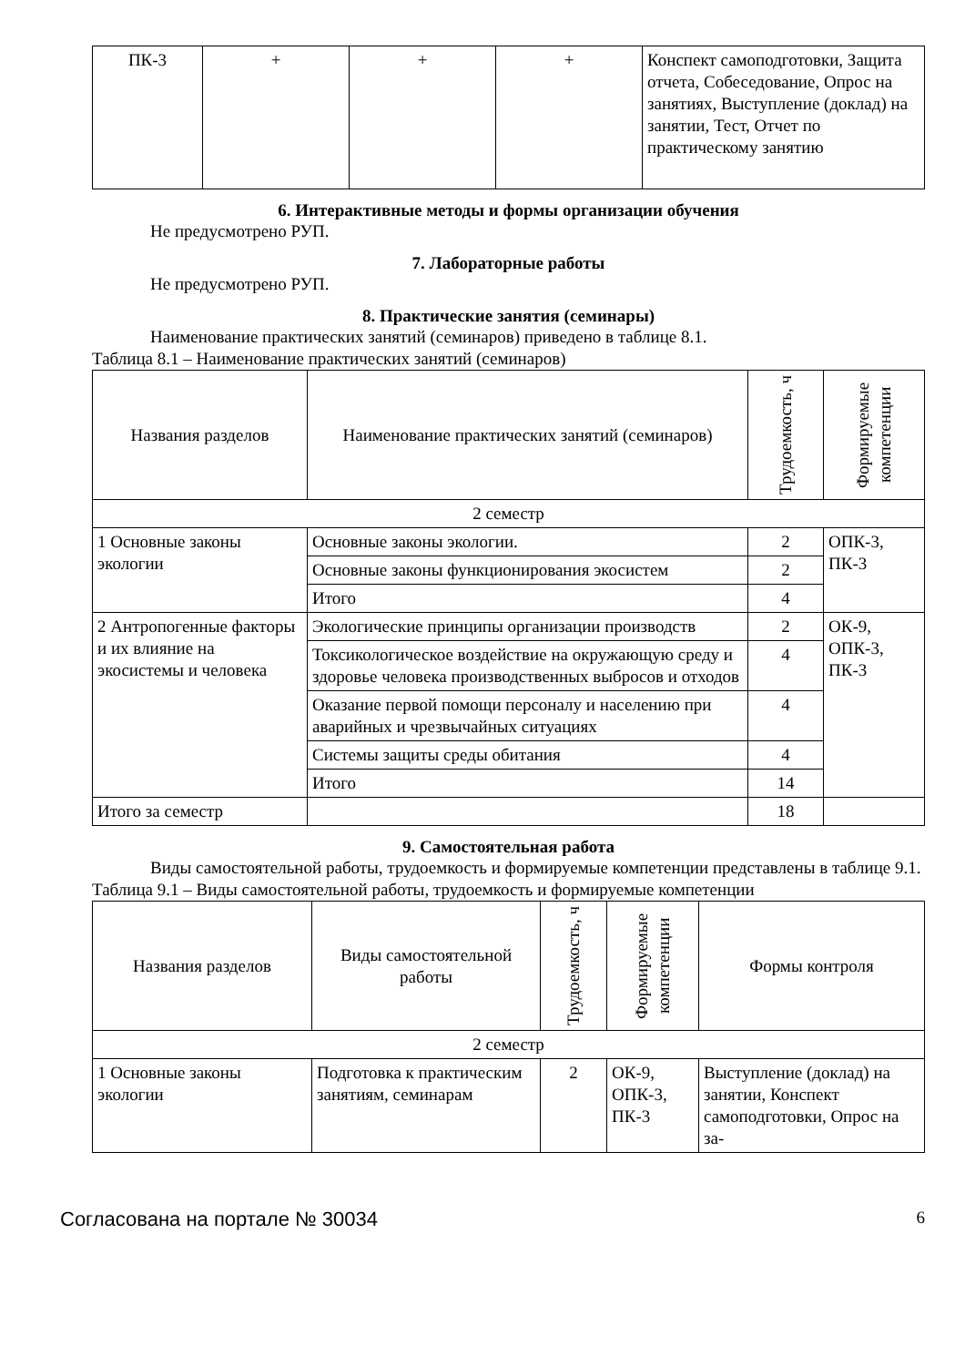| ПК-3 | + | + | + | Конспект самоподготовки, Защита отчета, Собеседование, Опрос на занятиях, Выступление (доклад) на занятии, Тест, Отчет по практическому занятию |
6. Интерактивные методы и формы организации обучения
Не предусмотрено РУП.
7. Лабораторные работы
Не предусмотрено РУП.
8. Практические занятия (семинары)
Наименование практических занятий (семинаров) приведено в таблице 8.1.
Таблица 8.1 – Наименование практических занятий (семинаров)
| Названия разделов | Наименование практических занятий (семинаров) | Трудоемкость, ч | Формируемые компетенции |
| --- | --- | --- | --- |
| 2 семестр | | | |
| 1 Основные законы экологии | Основные законы экологии. | 2 | ОПК-3, ПК-3 |
| | Основные законы функционирования экосистем | 2 | |
| | Итого | 4 | |
| 2 Антропогенные факторы и их влияние на экосистемы и человека | Экологические принципы организации производств | 2 | ОК-9, ОПК-3, ПК-3 |
| | Токсикологическое воздействие на окружающую среду и здоровье человека производственных выбросов и отходов | 4 | |
| | Оказание первой помощи персоналу и населению при аварийных и чрезвычайных ситуациях | 4 | |
| | Системы защиты среды обитания | 4 | |
| | Итого | 14 | |
| Итого за семестр | | 18 | |
9. Самостоятельная работа
Виды самостоятельной работы, трудоемкость и формируемые компетенции представлены в таблице 9.1.
Таблица 9.1 – Виды самостоятельной работы, трудоемкость и формируемые компетенции
| Названия разделов | Виды самостоятельной работы | Трудоемкость, ч | Формируемые компетенции | Формы контроля |
| --- | --- | --- | --- | --- |
| 2 семестр | | | | |
| 1 Основные законы экологии | Подготовка к практическим занятиям, семинарам | 2 | ОК-9, ОПК-3, ПК-3 | Выступление (доклад) на занятии, Конспект самоподготовки, Опрос на за- |
Согласована на портале № 30034 6